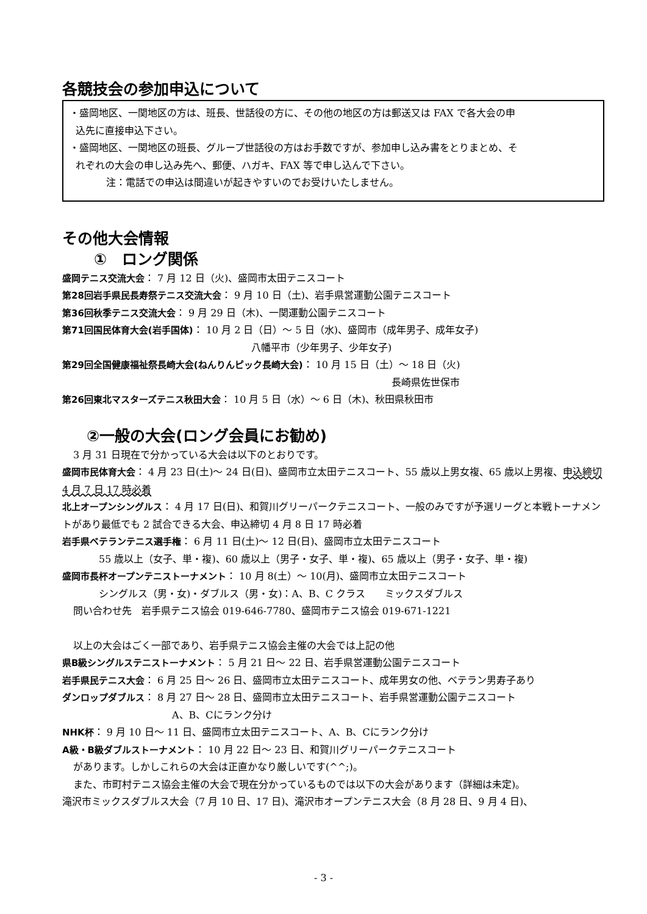各競技会の参加申込について
・盛岡地区、一関地区の方は、班長、世話役の方に、その他の地区の方は郵送又は FAX で各大会の申
込先に直接申込下さい。
・盛岡地区、一関地区の班長、グループ世話役の方はお手数ですが、参加申し込み書をとりまとめ、そ
れぞれの大会の申し込み先へ、郵便、ハガキ、FAX 等で申し込んで下さい。
注：電話での申込は間違いが起きやすいのでお受けいたしません。
その他大会情報
①　ロング関係
盛岡テニス交流大会： 7 月 12 日（火)、盛岡市太田テニスコート
第28回岩手県民長寿祭テニス交流大会： 9 月 10 日（土)、岩手県営運動公園テニスコート
第36回秋季テニス交流大会： 9 月 29 日（木)、一関運動公園テニスコート
第71回国民体育大会(岩手国体)： 10 月 2 日（日）～ 5 日（水)、盛岡市（成年男子、成年女子)
八幡平市（少年男子、少年女子)
第29回全国健康福祉祭長崎大会(ねんりんピック長崎大会)： 10 月 15 日（土）～ 18 日（火)
長崎県佐世保市
第26回東北マスターズテニス秋田大会： 10 月 5 日（水）～ 6 日（木)、秋田県秋田市
②一般の大会(ロング会員にお勧め)
3 月 31 日現在で分かっている大会は以下のとおりです。
盛岡市民体育大会： 4 月 23 日(土)～ 24 日(日)、盛岡市立太田テニスコート、55 歳以上男女複、65 歳以上男複、申込締切 4 月 7 日 17 時必着
北上オープンシングルス： 4 月 17 日(日)、和賀川グリーパークテニスコート、一般のみですが予選リーグと本戦トーナメントがあり最低でも 2 試合できる大会、申込締切 4 月 8 日 17 時必着
岩手県ベテランテニス選手権： 6 月 11 日(土)～ 12 日(日)、盛岡市立太田テニスコート
55 歳以上（女子、単・複)、60 歳以上（男子・女子、単・複)、65 歳以上（男子・女子、単・複)
盛岡市長杯オープンテニストーナメント： 10 月 8(土）～ 10(月)、盛岡市立太田テニスコート
シングルス（男・女)・ダブルス（男・女)：A、B、C クラス　　ミックスダブルス
問い合わせ先　岩手県テニス協会 019-646-7780、盛岡市テニス協会 019-671-1221
以上の大会はごく一部であり、岩手県テニス協会主催の大会では上記の他
県B級シングルステニストーナメント： 5 月 21 日～ 22 日、岩手県営運動公園テニスコート
岩手県民テニス大会： 6 月 25 日～ 26 日、盛岡市立太田テニスコート、成年男女の他、ベテラン男寿子あり
ダンロップダブルス： 8 月 27 日～ 28 日、盛岡市立太田テニスコート、岩手県営運動公園テニスコート
A、B、Cにランク分け
NHK杯： 9 月 10 日～ 11 日、盛岡市立太田テニスコート、A、B、Cにランク分け
A級・B級ダブルストーナメント： 10 月 22 日～ 23 日、和賀川グリーパークテニスコート
があります。しかしこれらの大会は正直かなり厳しいです(^^;)。
また、市町村テニス協会主催の大会で現在分かっているものでは以下の大会があります（詳細は未定)。
滝沢市ミックスダブルス大会（7 月 10 日、17 日)、滝沢市オープンテニス大会（8 月 28 日、9 月 4 日)、
- 3 -